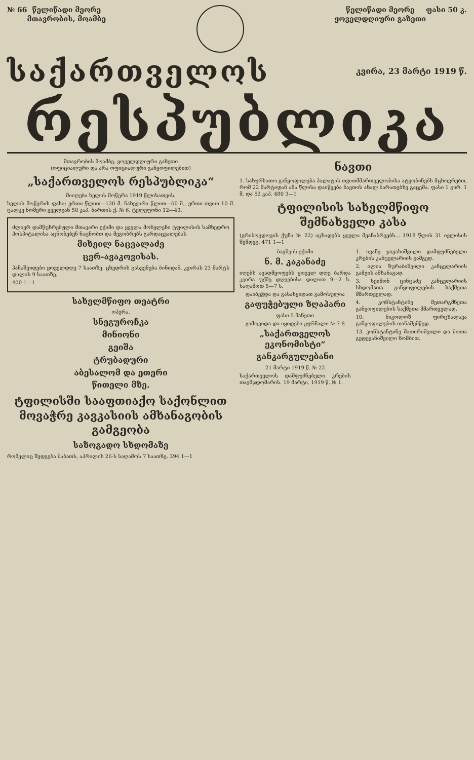№ 66 წელიწადი მეორე
მთავრობის, მოამბე
წელიწადი მეორე
ყოველდღიური გაზეთი
ფასი 50 კ.
საქართველოს კვირა, 23 მარტი 1919 წ.
რესპუბლიკა
მთავრობის მოამბე, ყოველდღიური გაზეთი
(ოფიციალური და არა ოფიციალური განყოფილებით)
„საქართველოს რესპუბლიკა“
მიიღება ხელის მოწერა 1919 წლისათვის.
ხელის მოწერის ფასი: ერთი წლით—120 მ. ნახევარი წლით—60 მ., ერთი თვით 10 მ. ცალკე ნომერი ყველგან 50 კაპ. ბართის ქ. № 6, ტელეფონი 12—43.
ძლიერ დამწუხრებული მთავარი ექიმი და ყველა მოხელენი ტფილისის სამხედრო ჰოსპიტალისა აცნობებენ ნაცნობთ და მეგობრებს გარდაცვალებას
მიხეილ ნაცვალაძე
ცერ-ავაკოვისას.
პანაშვიდები ყოველდღე 7 საათზე. ცხედრის გასვენება ბინიდან, კვირას 23 მარტს დილის 9 საათზე.
400 1—1
სახელმწიფო თეატრი
ოპერა.
სნეგუროჩკა
მინიონი
გეიშა
ტრუბადური
აბესალომ და ეთერი
წითელი მზე.
ტფილისში სააფთიაქო საქონლით მოვაჭრე კავკასიის ამხანაგობის გამგეობა
საზოგადო სხდომაზე
რომელიც შედგება შაბათს, აპრილის 26-ს საღამოს 7 საათზე. 394 1—1
ნავთი
1. სახურსათო განყოფილება პალატის თვითმმართველობისა ატყობინებს მცხოვრებთ, რომ 22 მარტიდან ამა წლისა დაიწყება ნავთის ახალ ბარათებზე გაცემა. ფასი 1 გირ. 1 მ. და 52 კაპ. 480 3—1
ტფილისის სახელმწიფო შემნახველი კასა
(გრიბოედოვის ქუჩა № 22) აცხადებს ყველა მეანაბრეებს... 1918 წლის 31 ივლისის შემდეგ. 471 1—1
ბავშვის ექიმი
ნ. მ. კაკანაძე
იღებს ავადმყოფებს ყოველ დღე ბარდა კვირა უქმე დღეებისა დილით 9—2 ს. საღამოთ 5—7 ს.
დაიბეჭდა და გასასყიდათ გამოსულია
გაფუჭებული ზღაპარი
ფასი 5 მანეთი
გამოვიდა და იყიდება ჟურნალი № 7-8
„საქართველოს ეკონომისტი“
განკარგულებანი
21 მარტი 1919 წ. № 22
საქართველოს დამფუძნებელი კრების თავმჯდომარის. 19 მარტი, 1919 წ. № 1.
1. ივანე ჯავახიშვილი დამფუძნებელი კრების კანცელარიის გამგედ.
2. ილია ზურაბიშვილი კანცელარიის გამგის ამხანაგად.
3. სეიმონ ცინცაძე კანცელარიის სხდომათა განყოფილების საქმეთა მმართველად.
4. კონსტანტინე მეთარგმნეთა განყოფილების საქმეთა მმართველად.
10. ნიკოლოზ ფირცხალავა განყოფილების თანაშემწედ.
13. კონსტანტინე შათირიშვილი და შოთა გედევანიშვილი ზომბით.